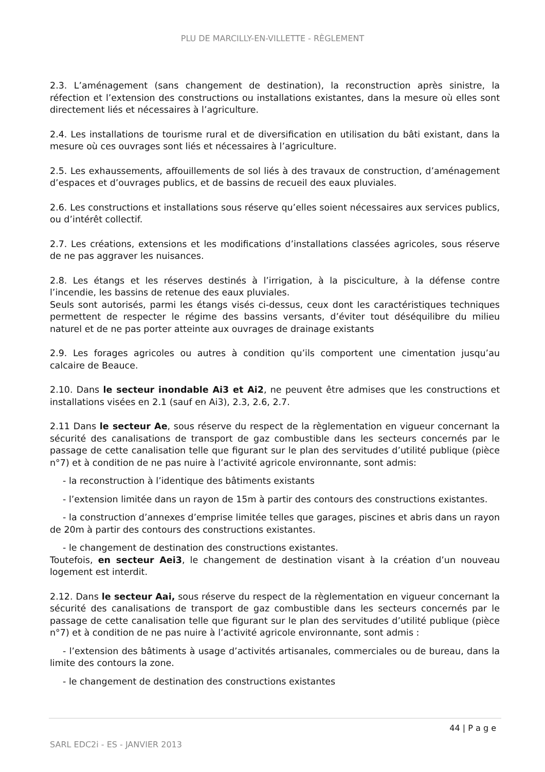PLU DE MARCILLY-EN-VILLETTE - RÈGLEMENT
2.3. L’aménagement (sans changement de destination), la reconstruction après sinistre, la réfection et l’extension des constructions ou installations existantes, dans la mesure où elles sont directement liés et nécessaires à l’agriculture.
2.4. Les installations de tourisme rural et de diversification en utilisation du bâti existant, dans la mesure où ces ouvrages sont liés et nécessaires à l’agriculture.
2.5. Les exhaussements, affouillements de sol liés à des travaux de construction, d’aménagement d’espaces et d’ouvrages publics, et de bassins de recueil des eaux pluviales.
2.6. Les constructions et installations sous réserve qu’elles soient nécessaires aux services publics, ou d’intérêt collectif.
2.7. Les créations, extensions et les modifications d’installations classées agricoles, sous réserve de ne pas aggraver les nuisances.
2.8. Les étangs et les réserves destinés à l’irrigation, à la pisciculture, à la défense contre l’incendie, les bassins de retenue des eaux pluviales.
Seuls sont autorisés, parmi les étangs visés ci-dessus, ceux dont les caractéristiques techniques permettent de respecter le régime des bassins versants, d’éviter tout déséquilibre du milieu naturel et de ne pas porter atteinte aux ouvrages de drainage existants
2.9. Les forages agricoles ou autres à condition qu’ils comportent une cimentation jusqu’au calcaire de Beauce.
2.10. Dans le secteur inondable Ai3 et Ai2, ne peuvent être admises que les constructions et installations visées en 2.1 (sauf en Ai3), 2.3, 2.6, 2.7.
2.11 Dans le secteur Ae, sous réserve du respect de la règlementation en vigueur concernant la sécurité des canalisations de transport de gaz combustible dans les secteurs concernés par le passage de cette canalisation telle que figurant sur le plan des servitudes d’utilité publique (pièce n°7) et à condition de ne pas nuire à l’activité agricole environnante, sont admis:
- la reconstruction à l’identique des bâtiments existants
- l’extension limitée dans un rayon de 15m à partir des contours des constructions existantes.
- la construction d’annexes d’emprise limitée telles que garages, piscines et abris dans un rayon de 20m à partir des contours des constructions existantes.
- le changement de destination des constructions existantes.
Toutefois, en secteur Aei3, le changement de destination visant à la création d’un nouveau logement est interdit.
2.12. Dans le secteur Aai, sous réserve du respect de la règlementation en vigueur concernant la sécurité des canalisations de transport de gaz combustible dans les secteurs concernés par le passage de cette canalisation telle que figurant sur le plan des servitudes d’utilité publique (pièce n°7) et à condition de ne pas nuire à l’activité agricole environnante, sont admis :
- l’extension des bâtiments à usage d’activités artisanales, commerciales ou de bureau, dans la limite des contours la zone.
- le changement de destination des constructions existantes
44 | P a g e
SARL EDC2i - ES - JANVIER 2013